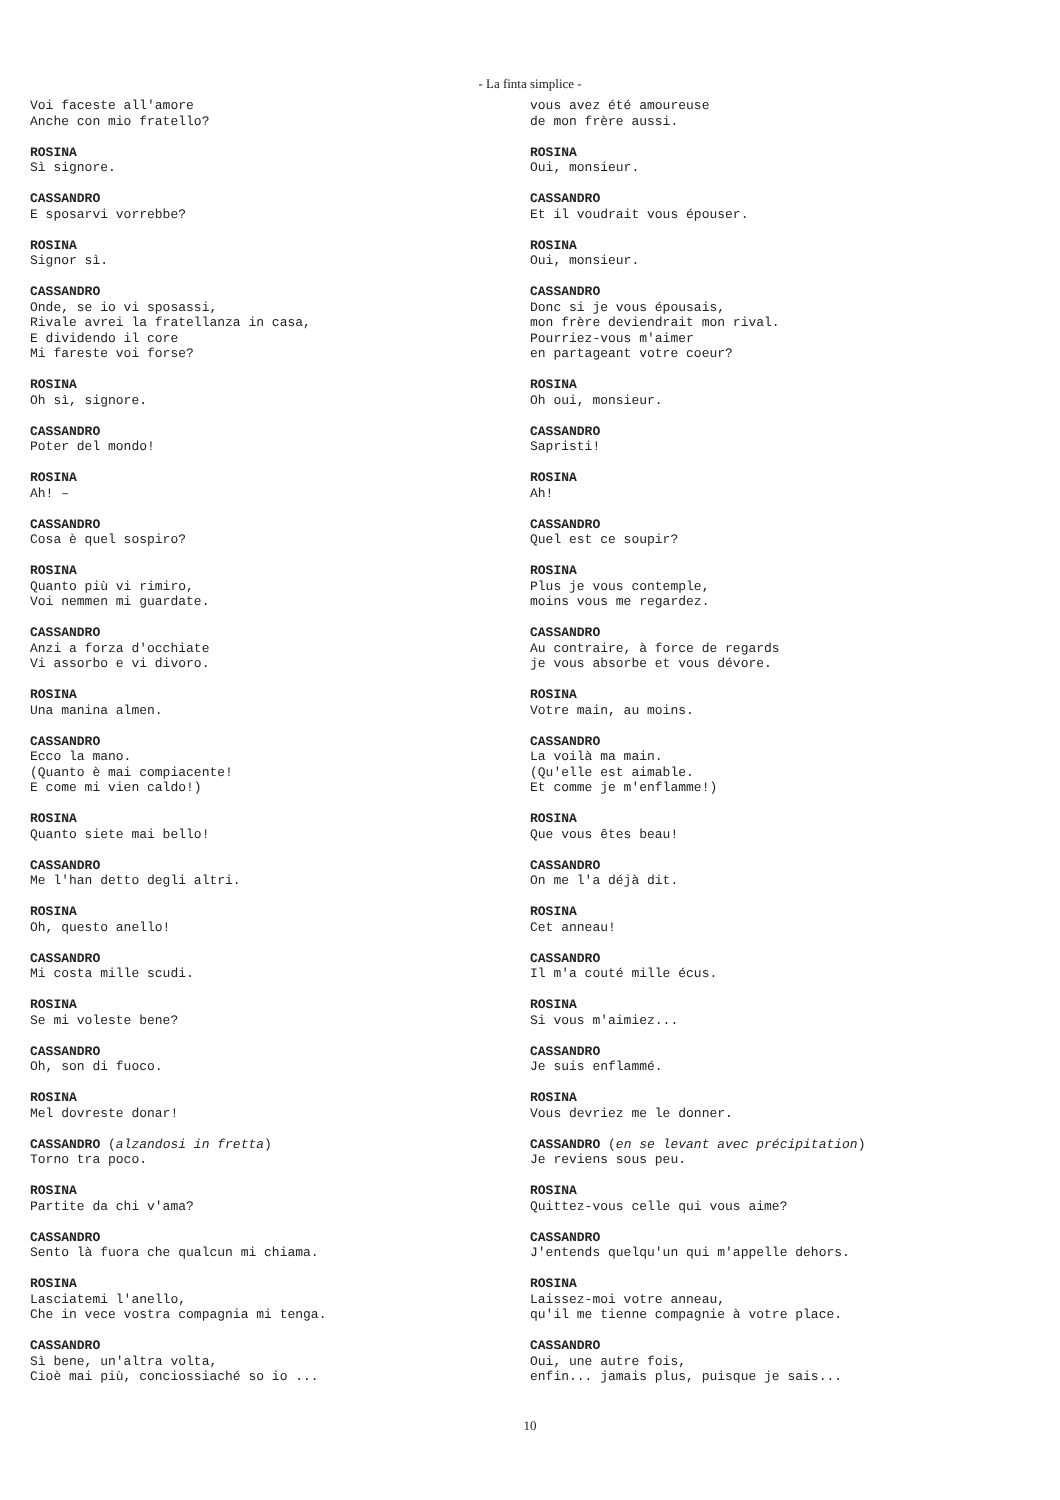- La finta simplice -
Voi faceste all'amore
Anche con mio fratello?
ROSINA
Sì signore.
CASSANDRO
E sposarvi vorrebbe?
ROSINA
Signor sì.
CASSANDRO
Onde, se io vi sposassi,
Rivale avrei la fratellanza in casa,
E dividendo il core
Mi fareste voi forse?
ROSINA
Oh sì, signore.
CASSANDRO
Poter del mondo!
ROSINA
Ah! –
CASSANDRO
Cosa è quel sospiro?
ROSINA
Quanto più vi rimiro,
Voi nemmen mi guardate.
CASSANDRO
Anzi a forza d'occhiate
Vi assorbo e vi divoro.
ROSINA
Una manina almen.
CASSANDRO
Ecco la mano.
(Quanto è mai compiacente!
E come mi vien caldo!)
ROSINA
Quanto siete mai bello!
CASSANDRO
Me l'han detto degli altri.
ROSINA
Oh, questo anello!
CASSANDRO
Mi costa mille scudi.
ROSINA
Se mi voleste bene?
CASSANDRO
Oh, son di fuoco.
ROSINA
Mel dovreste donar!
CASSANDRO (alzandosi in fretta)
Torno tra poco.
ROSINA
Partite da chi v'ama?
CASSANDRO
Sento là fuora che qualcun mi chiama.
ROSINA
Lasciatemi l'anello,
Che in vece vostra compagnia mi tenga.
CASSANDRO
Sì bene, un'altra volta,
Cioè mai più, conciossiaché so io ...
vous avez été amoureuse
de mon frère aussi.
ROSINA
Oui, monsieur.
CASSANDRO
Et il voudrait vous épouser.
ROSINA
Oui, monsieur.
CASSANDRO
Donc si je vous épousais,
mon frère deviendrait mon rival.
Pourriez-vous m'aimer
en partageant votre coeur?
ROSINA
Oh oui, monsieur.
CASSANDRO
Sapristi!
ROSINA
Ah!
CASSANDRO
Quel est ce soupir?
ROSINA
Plus je vous contemple,
moins vous me regardez.
CASSANDRO
Au contraire, à force de regards
je vous absorbe et vous dévore.
ROSINA
Votre main, au moins.
CASSANDRO
La voilà ma main.
(Qu'elle est aimable.
Et comme je m'enflamme!)
ROSINA
Que vous êtes beau!
CASSANDRO
On me l'a déjà dit.
ROSINA
Cet anneau!
CASSANDRO
Il m'a couté mille écus.
ROSINA
Si vous m'aimiez...
CASSANDRO
Je suis enflammé.
ROSINA
Vous devriez me le donner.
CASSANDRO (en se levant avec précipitation)
Je reviens sous peu.
ROSINA
Quittez-vous celle qui vous aime?
CASSANDRO
J'entends quelqu'un qui m'appelle dehors.
ROSINA
Laissez-moi votre anneau,
qu'il me tienne compagnie à votre place.
CASSANDRO
Oui, une autre fois,
enfin... jamais plus, puisque je sais...
10